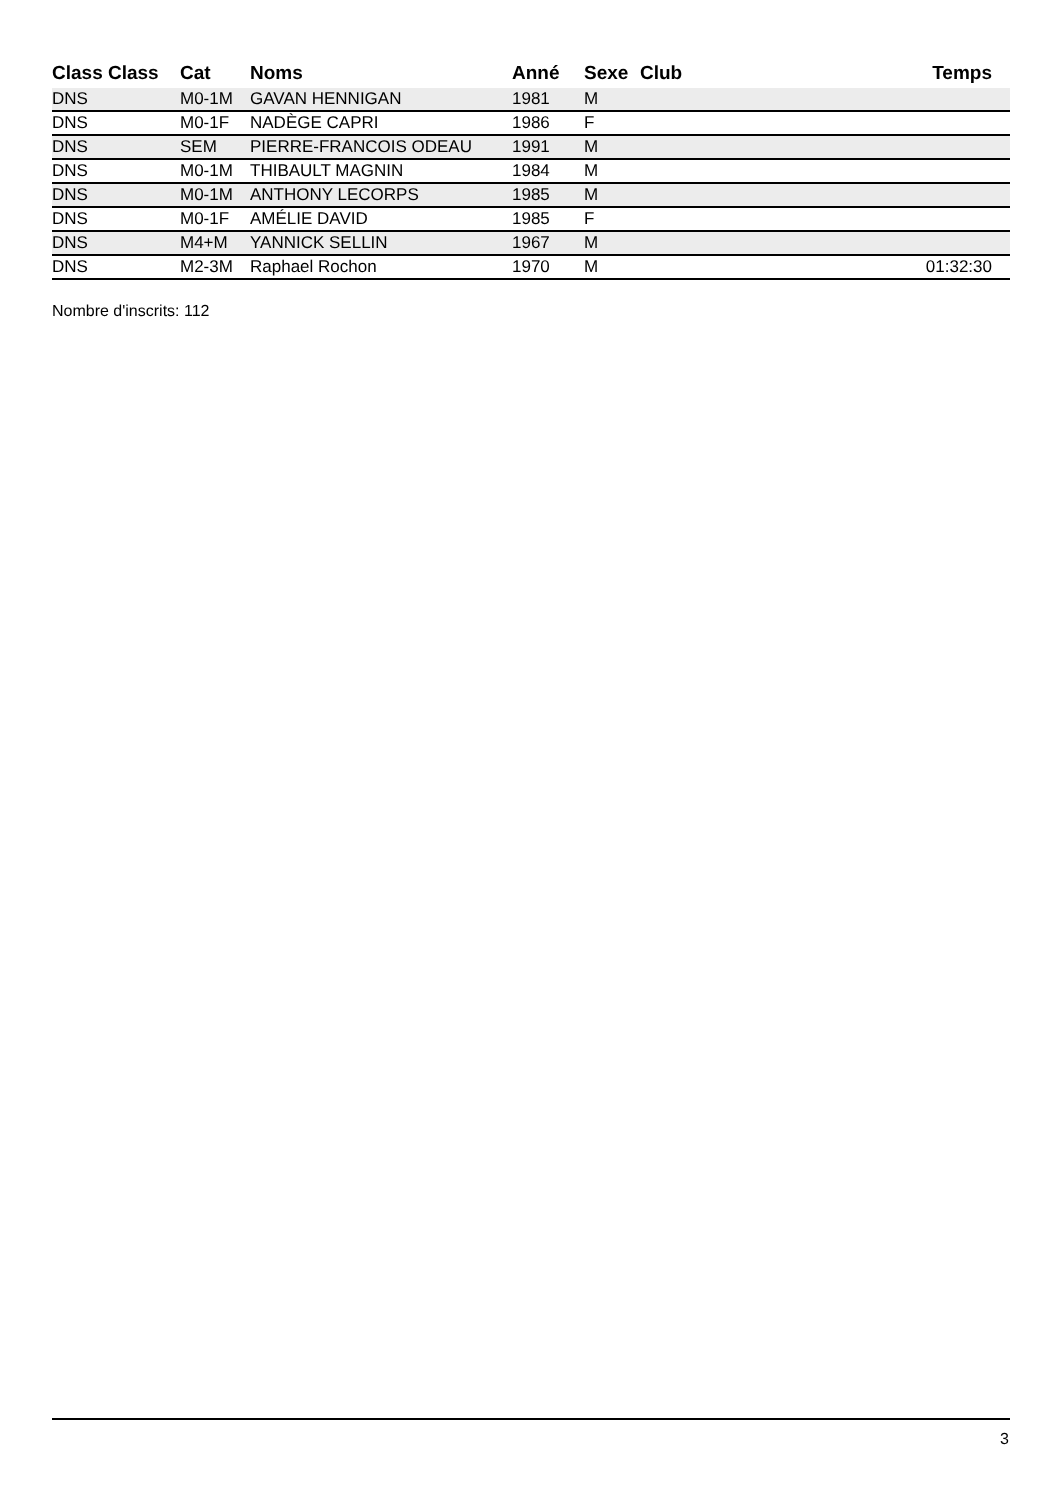| Class Class | Cat | Noms | Anné | Sexe | Club | Temps |
| --- | --- | --- | --- | --- | --- | --- |
| DNS | M0-1M | GAVAN HENNIGAN | 1981 | M | | |
| DNS | M0-1F | NADÈGE CAPRI | 1986 | F | | |
| DNS | SEM | PIERRE-FRANCOIS ODEAU | 1991 | M | | |
| DNS | M0-1M | THIBAULT MAGNIN | 1984 | M | | |
| DNS | M0-1M | ANTHONY LECORPS | 1985 | M | | |
| DNS | M0-1F | AMÉLIE DAVID | 1985 | F | | |
| DNS | M4+M | YANNICK SELLIN | 1967 | M | | |
| DNS | M2-3M | Raphael Rochon | 1970 | M | | 01:32:30 |
Nombre d'inscrits: 112
3